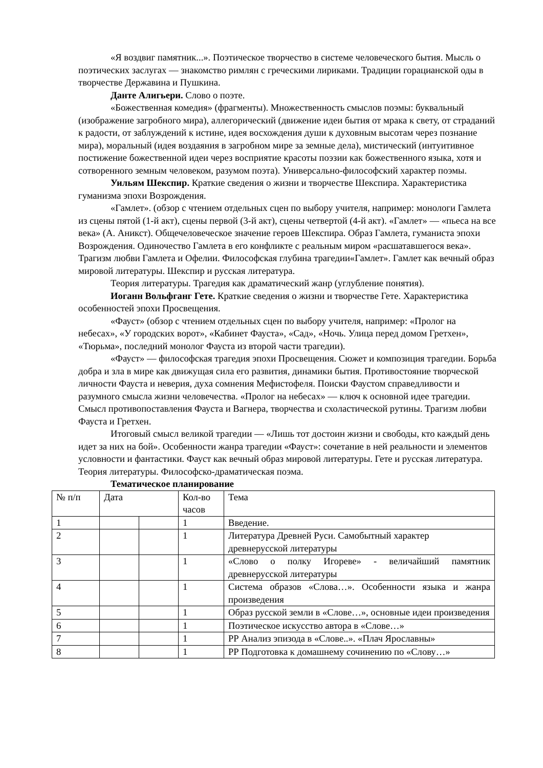«Я воздвиг памятник...». Поэтическое творчество в системе человеческого бытия. Мысль о поэтических заслугах — знакомство римлян с греческими лириками. Традиции горацианской оды в творчестве Державина и Пушкина.
Данте Алигьери. Слово о поэте.
«Божественная комедия» (фрагменты). Множественность смыслов поэмы: буквальный (изображение загробного мира), аллегорический (движение идеи бытия от мрака к свету, от страданий к радости, от заблуждений к истине, идея восхождения души к духовным высотам через познание мира), моральный (идея воздаяния в загробном мире за земные дела), мистический (интуитивное постижение божественной идеи через восприятие красоты поэзии как божественного языка, хотя и сотворенного земным человеком, разумом поэта). Универсально-философский характер поэмы.
Уильям Шекспир. Краткие сведения о жизни и творчестве Шекспира. Характеристика гуманизма эпохи Возрождения.
«Гамлет». (обзор с чтением отдельных сцен по выбору учителя, например: монологи Гамлета из сцены пятой (1-й акт), сцены первой (3-й акт), сцены четвертой (4-й акт). «Гамлет» — «пьеса на все века» (А. Аникст). Общечеловеческое значение героев Шекспира. Образ Гамлета, гуманиста эпохи Возрождения. Одиночество Гамлета в его конфликте с реальным миром «расшатавшегося века». Трагизм любви Гамлета и Офелии. Философская глубина трагедии«Гамлет». Гамлет как вечный образ мировой литературы. Шекспир и русская литература.
Теория литературы. Трагедия как драматический жанр (углубление понятия).
Иоганн Вольфганг Гете. Краткие сведения о жизни и творчестве Гете. Характеристика особенностей эпохи Просвещения.
«Фауст» (обзор с чтением отдельных сцен по выбору учителя, например: «Пролог на небесах», «У городских ворот», «Кабинет Фауста», «Сад», «Ночь. Улица перед домом Гретхен», «Тюрьма», последний монолог Фауста из второй части трагедии).
«Фауст» — философская трагедия эпохи Просвещения. Сюжет и композиция трагедии. Борьба добра и зла в мире как движущая сила его развития, динамики бытия. Противостояние творческой личности Фауста и неверия, духа сомнения Мефистофеля. Поиски Фаустом справедливости и разумного смысла жизни человечества. «Пролог на небесах» — ключ к основной идее трагедии. Смысл противопоставления Фауста и Вагнера, творчества и схоластической рутины. Трагизм любви Фауста и Гретхен.
Итоговый смысл великой трагедии — «Лишь тот достоин жизни и свободы, кто каждый день идет за них на бой». Особенности жанра трагедии «Фауст»: сочетание в ней реальности и элементов условности и фантастики. Фауст как вечный образ мировой литературы. Гете и русская литература.
Теория литературы. Философско-драматическая поэма.
Тематическое планирование
| № п/п | Дата | | Кол-во часов | Тема |
| --- | --- | --- | --- | --- |
| 1 | | | 1 | Введение. |
| 2 | | | 1 | Литература Древней Руси. Самобытный характер древнерусской литературы |
| 3 | | | 1 | «Слово о полку Игореве» - величайший памятник древнерусской литературы |
| 4 | | | 1 | Система образов «Слова…». Особенности языка и жанра произведения |
| 5 | | | 1 | Образ русской земли в «Слове…», основные идеи произведения |
| 6 | | | 1 | Поэтическое искусство автора в «Слове…» |
| 7 | | | 1 | РР Анализ эпизода в «Слове..». «Плач Ярославны» |
| 8 | | | 1 | РР Подготовка к домашнему сочинению по «Слову…» |